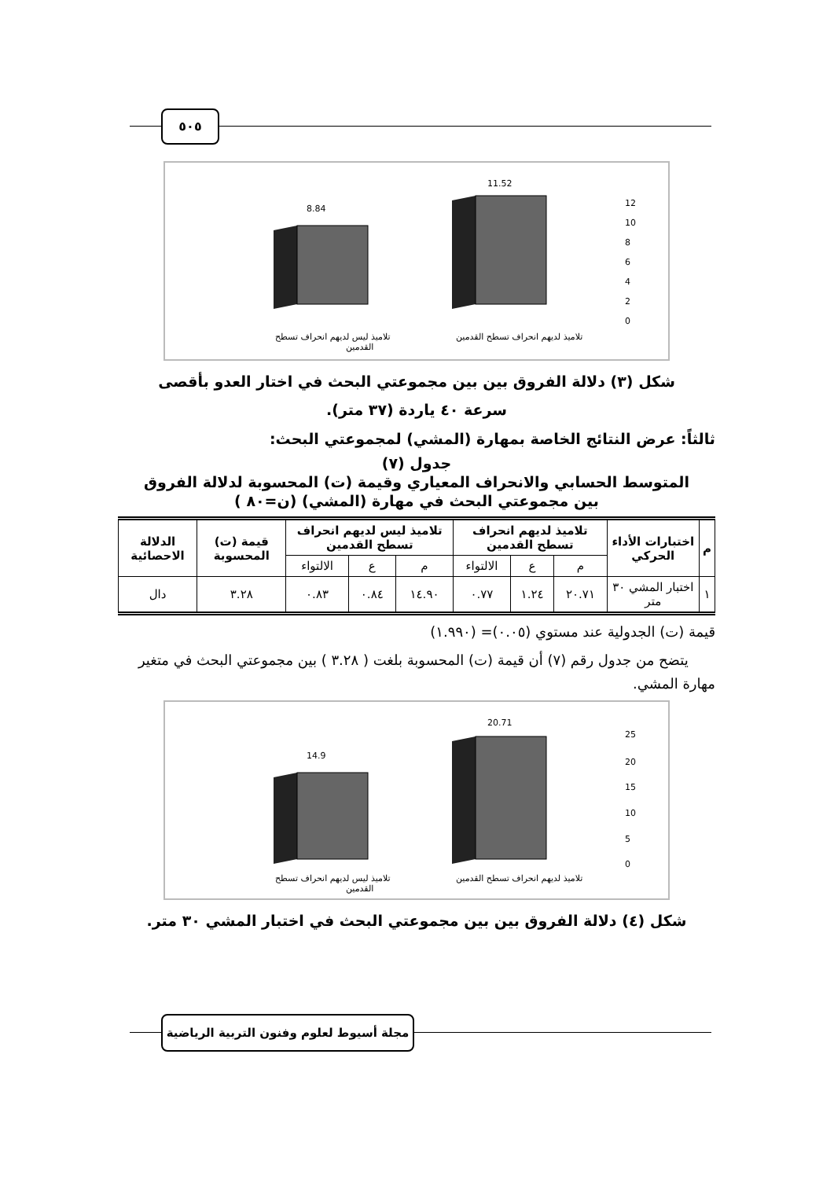٥٠٥
8.84
11.52
12
10
8
6
4
2
0
تلاميذ ليس لديهم انحراف تسطح
القدمين
تلاميذ لديهم انحراف تسطح القدمين
شكل (٣) دلالة الفروق بين بين مجموعتي البحث في اختار العدو بأقصى
سرعة ٤٠ ياردة (٣٧ متر).
ثالثاً: عرض النتائج الخاصة بمهارة (المشي) لمجموعتي البحث:
جدول (٧)
المتوسط الحسابي والانحراف المعياري وقيمة (ت) المحسوبة لدلالة الفروق
بين مجموعتي البحث في مهارة (المشي) (ن=٨٠ )
| م | اختبارات الأداء الحركي | تلاميذ لديهم انحراف تسطح القدمين | | | تلاميذ ليس لديهم انحراف تسطح القدمين | | | قيمة (ت) المحسوبة | الدلالة الاحصائية |
| --- | --- | --- | --- | --- | --- | --- | --- | --- | --- |
| | | م | ع | الالتواء | م | ع | الالتواء | | |
| ١ | اختبار المشي ٣٠ متر | ٢٠.٧١ | ١.٢٤ | ٠.٧٧ | ١٤.٩٠ | ٠.٨٤ | ٠.٨٣ | ٣.٢٨ | دال |
قيمة (ت) الجدولية عند مستوي (٠.٠٥)= (١.٩٩٠)
يتضح من جدول رقم (٧) أن قيمة (ت) المحسوبة بلغت ( ٣.٢٨ ) بين مجموعتي البحث في متغير مهارة المشي.
14.9
20.71
25
20
15
10
5
0
تلاميذ ليس لديهم انحراف تسطح
القدمين
تلاميذ لديهم انحراف تسطح القدمين
شكل (٤) دلالة الفروق بين بين مجموعتي البحث في اختبار المشي ٣٠ متر.
مجلة أسيوط لعلوم وفنون التربية الرياضية